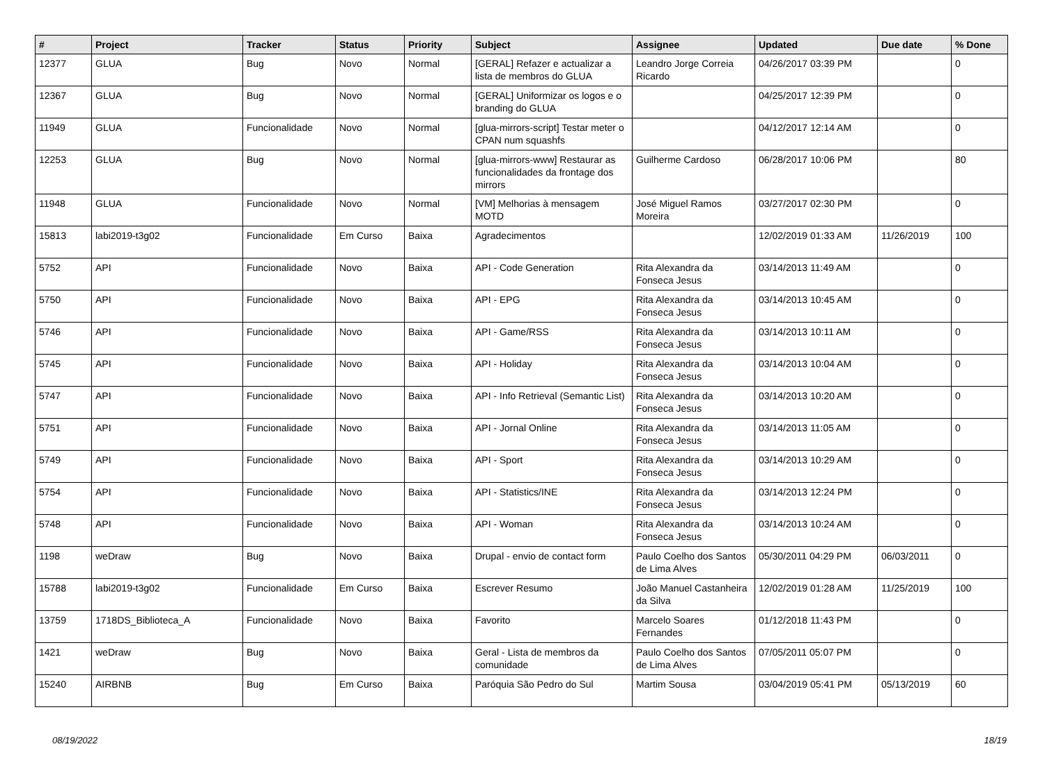| # | Project | Tracker | Status | Priority | Subject | Assignee | Updated | Due date | % Done |
| --- | --- | --- | --- | --- | --- | --- | --- | --- | --- |
| 12377 | GLUA | Bug | Novo | Normal | [GERAL] Refazer e actualizar a lista de membros do GLUA | Leandro Jorge Correia Ricardo | 04/26/2017 03:39 PM | | 0 |
| 12367 | GLUA | Bug | Novo | Normal | [GERAL] Uniformizar os logos e o branding do GLUA | | 04/25/2017 12:39 PM | | 0 |
| 11949 | GLUA | Funcionalidade | Novo | Normal | [glua-mirrors-script] Testar meter o CPAN num squashfs | | 04/12/2017 12:14 AM | | 0 |
| 12253 | GLUA | Bug | Novo | Normal | [glua-mirrors-www] Restaurar as funcionalidades da frontage dos mirrors | Guilherme Cardoso | 06/28/2017 10:06 PM | | 80 |
| 11948 | GLUA | Funcionalidade | Novo | Normal | [VM] Melhorias à mensagem MOTD | José Miguel Ramos Moreira | 03/27/2017 02:30 PM | | 0 |
| 15813 | labi2019-t3g02 | Funcionalidade | Em Curso | Baixa | Agradecimentos | | 12/02/2019 01:33 AM | 11/26/2019 | 100 |
| 5752 | API | Funcionalidade | Novo | Baixa | API - Code Generation | Rita Alexandra da Fonseca Jesus | 03/14/2013 11:49 AM | | 0 |
| 5750 | API | Funcionalidade | Novo | Baixa | API - EPG | Rita Alexandra da Fonseca Jesus | 03/14/2013 10:45 AM | | 0 |
| 5746 | API | Funcionalidade | Novo | Baixa | API - Game/RSS | Rita Alexandra da Fonseca Jesus | 03/14/2013 10:11 AM | | 0 |
| 5745 | API | Funcionalidade | Novo | Baixa | API - Holiday | Rita Alexandra da Fonseca Jesus | 03/14/2013 10:04 AM | | 0 |
| 5747 | API | Funcionalidade | Novo | Baixa | API - Info Retrieval (Semantic List) | Rita Alexandra da Fonseca Jesus | 03/14/2013 10:20 AM | | 0 |
| 5751 | API | Funcionalidade | Novo | Baixa | API - Jornal Online | Rita Alexandra da Fonseca Jesus | 03/14/2013 11:05 AM | | 0 |
| 5749 | API | Funcionalidade | Novo | Baixa | API - Sport | Rita Alexandra da Fonseca Jesus | 03/14/2013 10:29 AM | | 0 |
| 5754 | API | Funcionalidade | Novo | Baixa | API - Statistics/INE | Rita Alexandra da Fonseca Jesus | 03/14/2013 12:24 PM | | 0 |
| 5748 | API | Funcionalidade | Novo | Baixa | API - Woman | Rita Alexandra da Fonseca Jesus | 03/14/2013 10:24 AM | | 0 |
| 1198 | weDraw | Bug | Novo | Baixa | Drupal - envio de contact form | Paulo Coelho dos Santos de Lima Alves | 05/30/2011 04:29 PM | 06/03/2011 | 0 |
| 15788 | labi2019-t3g02 | Funcionalidade | Em Curso | Baixa | Escrever Resumo | João Manuel Castanheira da Silva | 12/02/2019 01:28 AM | 11/25/2019 | 100 |
| 13759 | 1718DS_Biblioteca_A | Funcionalidade | Novo | Baixa | Favorito | Marcelo Soares Fernandes | 01/12/2018 11:43 PM | | 0 |
| 1421 | weDraw | Bug | Novo | Baixa | Geral - Lista de membros da comunidade | Paulo Coelho dos Santos de Lima Alves | 07/05/2011 05:07 PM | | 0 |
| 15240 | AIRBNB | Bug | Em Curso | Baixa | Paróquia São Pedro do Sul | Martim Sousa | 03/04/2019 05:41 PM | 05/13/2019 | 60 |
08/19/2022 18/19